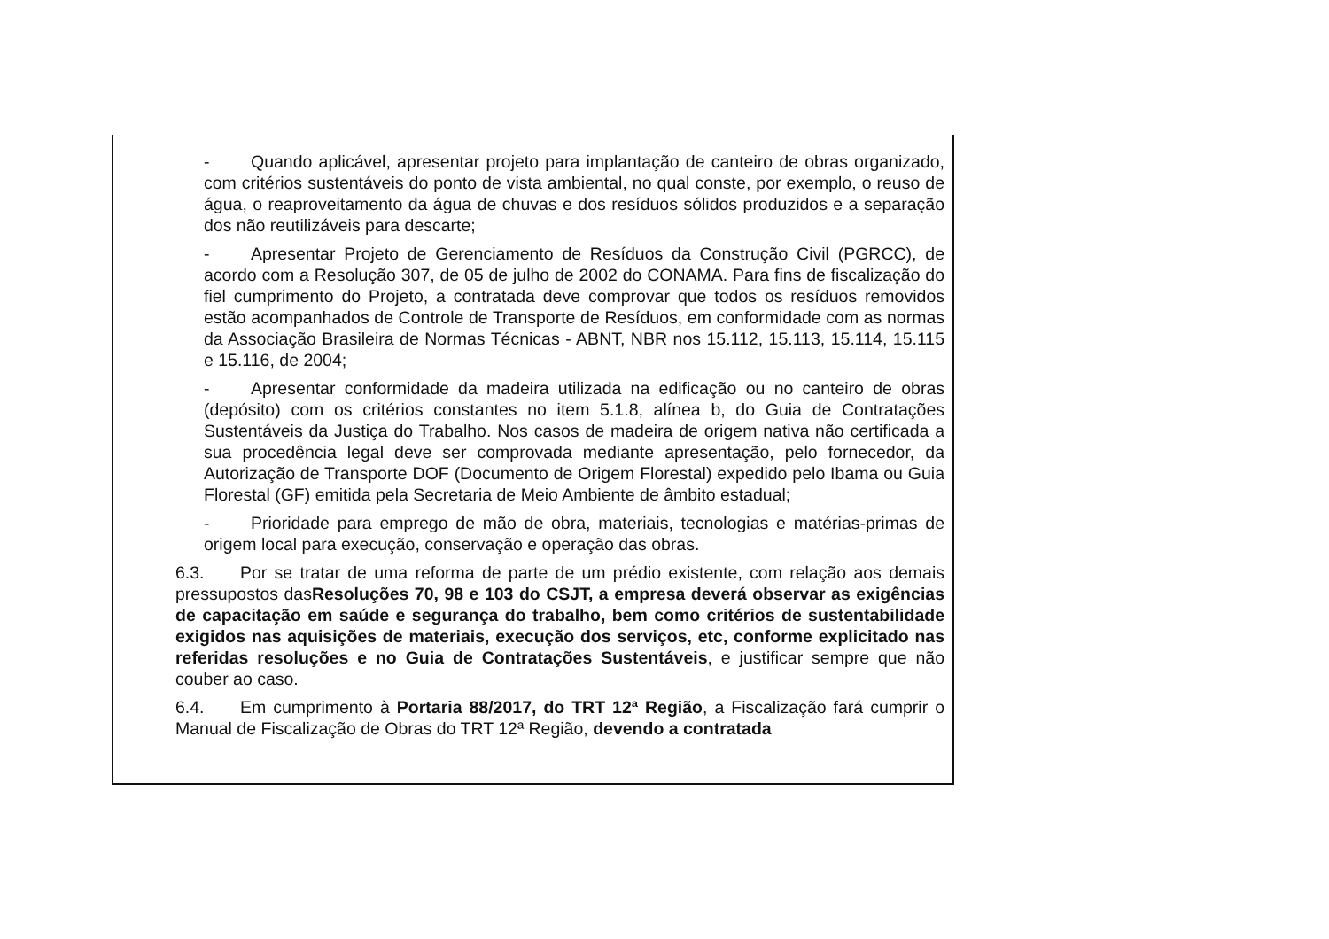- Quando aplicável, apresentar projeto para implantação de canteiro de obras organizado, com critérios sustentáveis do ponto de vista ambiental, no qual conste, por exemplo, o reuso de água, o reaproveitamento da água de chuvas e dos resíduos sólidos produzidos e a separação dos não reutilizáveis para descarte;
- Apresentar Projeto de Gerenciamento de Resíduos da Construção Civil (PGRCC), de acordo com a Resolução 307, de 05 de julho de 2002 do CONAMA. Para fins de fiscalização do fiel cumprimento do Projeto, a contratada deve comprovar que todos os resíduos removidos estão acompanhados de Controle de Transporte de Resíduos, em conformidade com as normas da Associação Brasileira de Normas Técnicas - ABNT, NBR nos 15.112, 15.113, 15.114, 15.115 e 15.116, de 2004;
- Apresentar conformidade da madeira utilizada na edificação ou no canteiro de obras (depósito) com os critérios constantes no item 5.1.8, alínea b, do Guia de Contratações Sustentáveis da Justiça do Trabalho. Nos casos de madeira de origem nativa não certificada a sua procedência legal deve ser comprovada mediante apresentação, pelo fornecedor, da Autorização de Transporte DOF (Documento de Origem Florestal) expedido pelo Ibama ou Guia Florestal (GF) emitida pela Secretaria de Meio Ambiente de âmbito estadual;
- Prioridade para emprego de mão de obra, materiais, tecnologias e matérias-primas de origem local para execução, conservação e operação das obras.
6.3. Por se tratar de uma reforma de parte de um prédio existente, com relação aos demais pressupostos dasResoluções 70, 98 e 103 do CSJT, a empresa deverá observar as exigências de capacitação em saúde e segurança do trabalho, bem como critérios de sustentabilidade exigidos nas aquisições de materiais, execução dos serviços, etc, conforme explicitado nas referidas resoluções e no Guia de Contratações Sustentáveis, e justificar sempre que não couber ao caso.
6.4. Em cumprimento à Portaria 88/2017, do TRT 12ª Região, a Fiscalização fará cumprir o Manual de Fiscalização de Obras do TRT 12ª Região, devendo a contratada